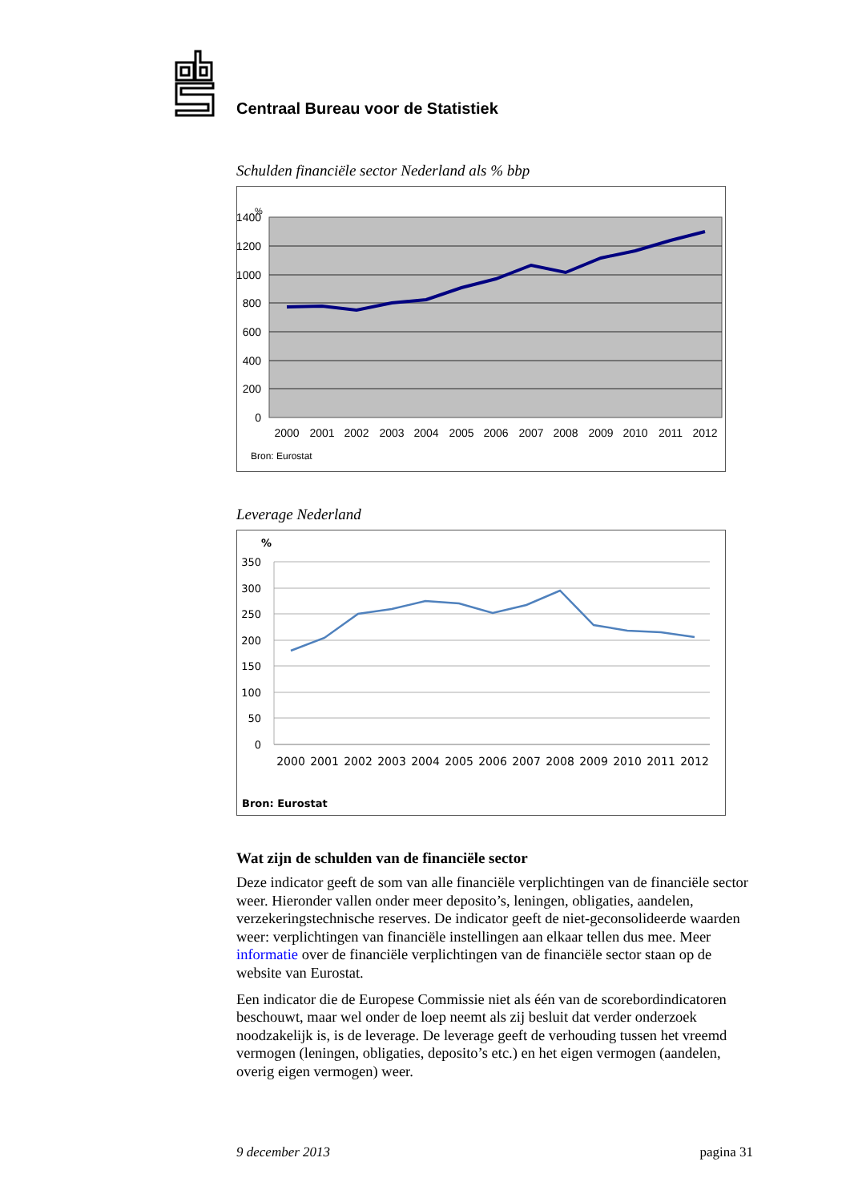Centraal Bureau voor de Statistiek
Schulden financiële sector Nederland als % bbp
%
1400
1200
1000
800
600
400
200
0
2000
2001
2002
2003
2004
2005
2006
2007
2008
2009
2010
2011
2012
Bron: Eurostat
Leverage Nederland
%
350
300
250
200
150
100
50
0
2000
2001
2002
2003
2004
2005
2006
2007
2008
2009
2010
2011
2012
Bron: Eurostat
Wat zijn de schulden van de financiële sector
Deze indicator geeft de som van alle financiële verplichtingen van de financiële sector weer. Hieronder vallen onder meer deposito’s, leningen, obligaties, aandelen, verzekeringstechnische reserves. De indicator geeft de niet-geconsolideerde waarden weer: verplichtingen van financiële instellingen aan elkaar tellen dus mee. Meer informatie over de financiële verplichtingen van de financiële sector staan op de website van Eurostat.
Een indicator die de Europese Commissie niet als één van de scorebordindicatoren beschouwt, maar wel onder de loep neemt als zij besluit dat verder onderzoek noodzakelijk is, is de leverage. De leverage geeft de verhouding tussen het vreemd vermogen (leningen, obligaties, deposito’s etc.) en het eigen vermogen (aandelen, overig eigen vermogen) weer.
9 december 2013 pagina 31